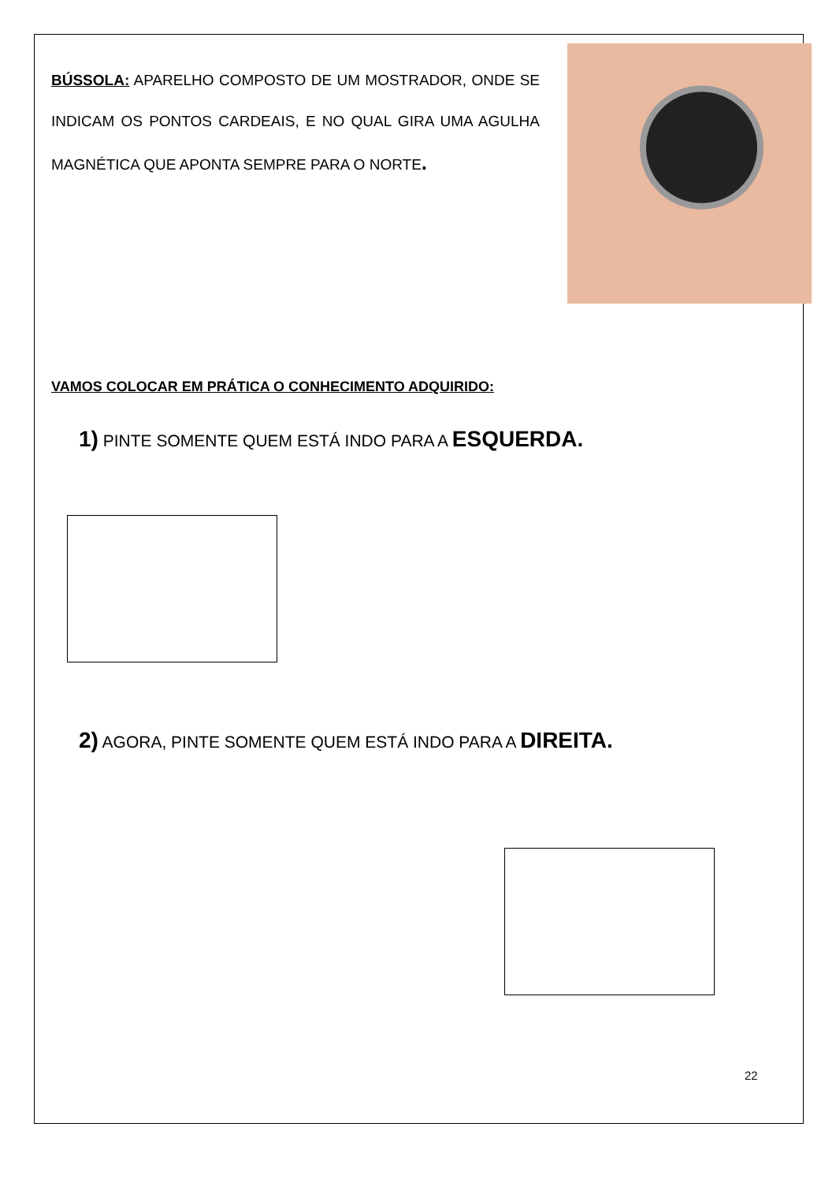BÚSSOLA: APARELHO COMPOSTO DE UM MOSTRADOR, ONDE SE INDICAM OS PONTOS CARDEAIS, E NO QUAL GIRA UMA AGULHA MAGNÉTICA QUE APONTA SEMPRE PARA O NORTE.
VAMOS COLOCAR EM PRÁTICA O CONHECIMENTO ADQUIRIDO:
1) PINTE SOMENTE QUEM ESTÁ INDO PARA A ESQUERDA.
2) AGORA, PINTE SOMENTE QUEM ESTÁ INDO PARA A DIREITA.
22